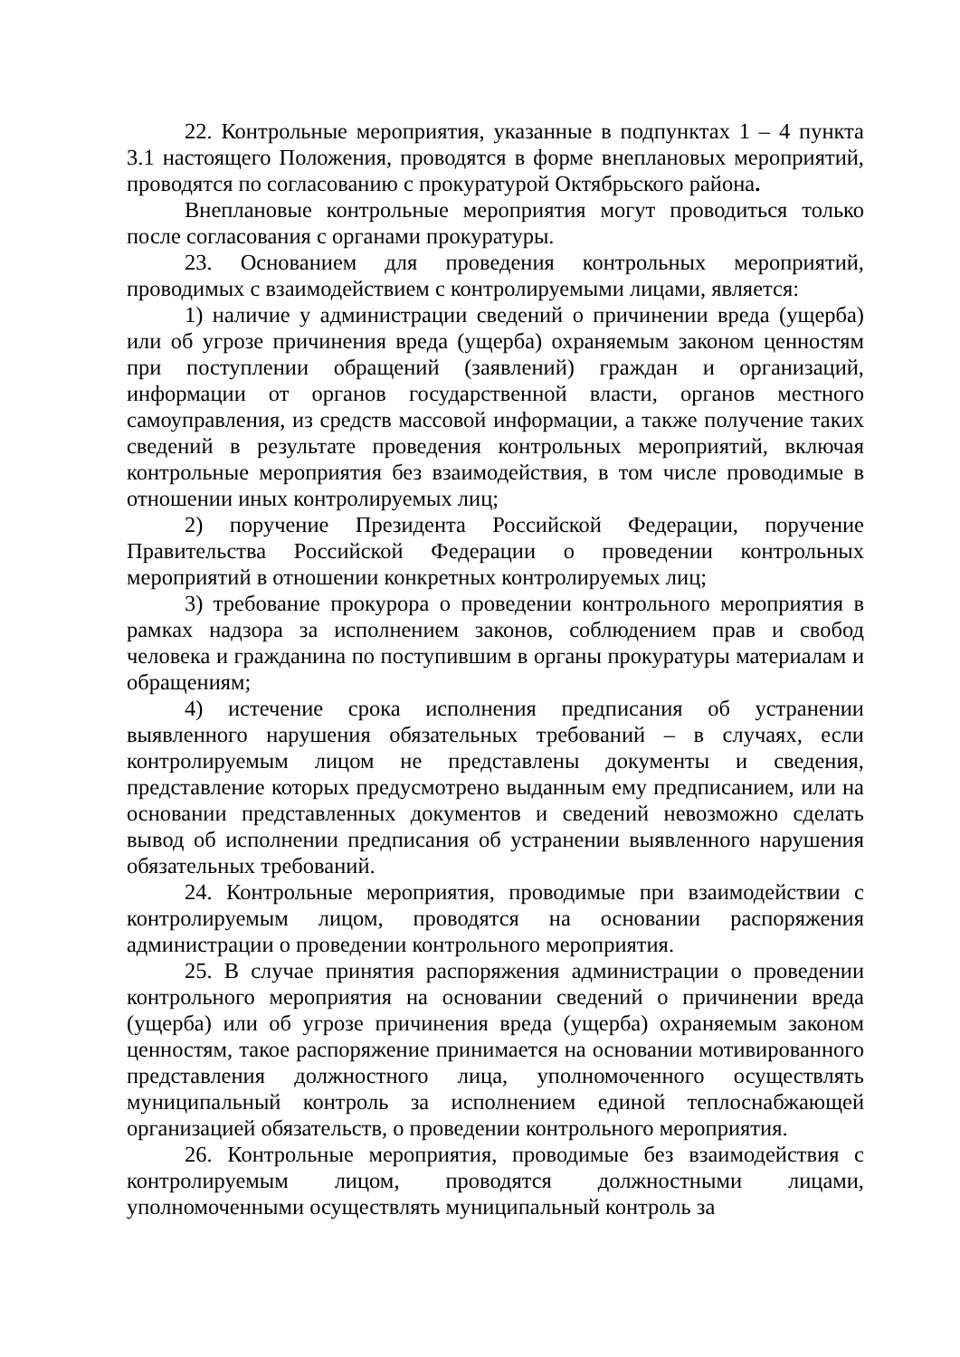22. Контрольные мероприятия, указанные в подпунктах 1 – 4 пункта 3.1 настоящего Положения, проводятся в форме внеплановых мероприятий, проводятся по согласованию с прокуратурой Октябрьского района.
Внеплановые контрольные мероприятия могут проводиться только после согласования с органами прокуратуры.
23. Основанием для проведения контрольных мероприятий, проводимых с взаимодействием с контролируемыми лицами, является:
1) наличие у администрации сведений о причинении вреда (ущерба) или об угрозе причинения вреда (ущерба) охраняемым законом ценностям при поступлении обращений (заявлений) граждан и организаций, информации от органов государственной власти, органов местного самоуправления, из средств массовой информации, а также получение таких сведений в результате проведения контрольных мероприятий, включая контрольные мероприятия без взаимодействия, в том числе проводимые в отношении иных контролируемых лиц;
2) поручение Президента Российской Федерации, поручение Правительства Российской Федерации о проведении контрольных мероприятий в отношении конкретных контролируемых лиц;
3) требование прокурора о проведении контрольного мероприятия в рамках надзора за исполнением законов, соблюдением прав и свобод человека и гражданина по поступившим в органы прокуратуры материалам и обращениям;
4) истечение срока исполнения предписания об устранении выявленного нарушения обязательных требований – в случаях, если контролируемым лицом не представлены документы и сведения, представление которых предусмотрено выданным ему предписанием, или на основании представленных документов и сведений невозможно сделать вывод об исполнении предписания об устранении выявленного нарушения обязательных требований.
24. Контрольные мероприятия, проводимые при взаимодействии с контролируемым лицом, проводятся на основании распоряжения администрации о проведении контрольного мероприятия.
25. В случае принятия распоряжения администрации о проведении контрольного мероприятия на основании сведений о причинении вреда (ущерба) или об угрозе причинения вреда (ущерба) охраняемым законом ценностям, такое распоряжение принимается на основании мотивированного представления должностного лица, уполномоченного осуществлять муниципальный контроль за исполнением единой теплоснабжающей организацией обязательств, о проведении контрольного мероприятия.
26. Контрольные мероприятия, проводимые без взаимодействия с контролируемым лицом, проводятся должностными лицами, уполномоченными осуществлять муниципальный контроль за